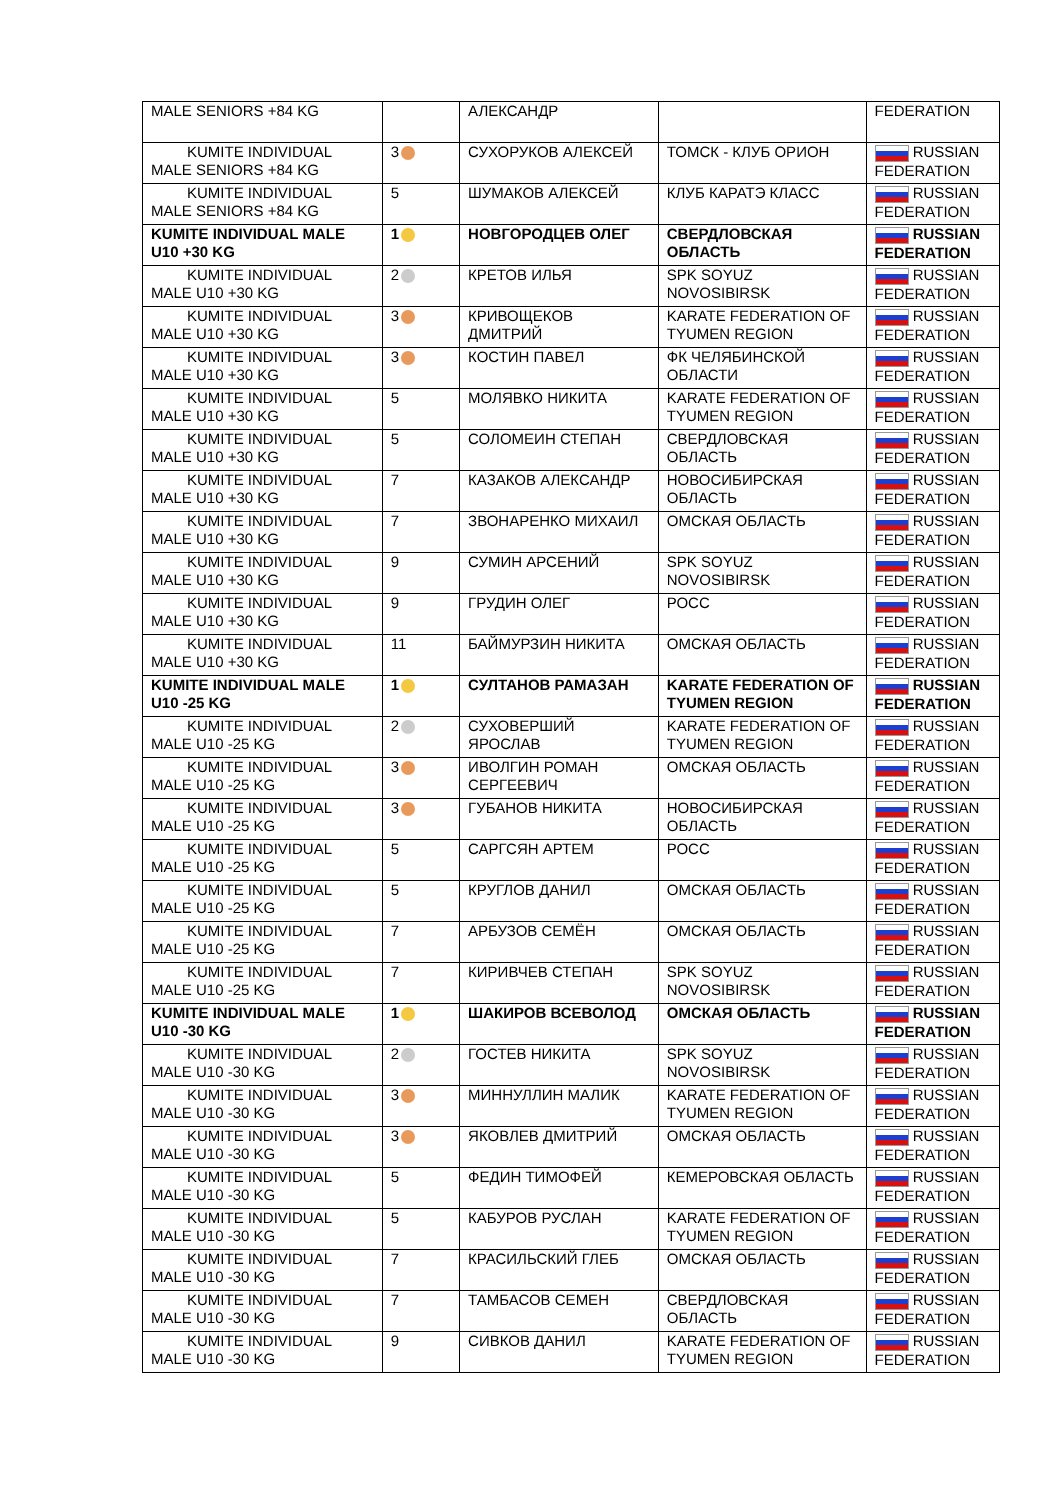| MALE SENIORS +84 KG | | АЛЕКСАНДР | | FEDERATION |
| KUMITE INDIVIDUAL MALE SENIORS +84 KG | 3 | СУХОРУКОВ АЛЕКСЕЙ | ТОМСК - КЛУБ ОРИОН | RUSSIAN FEDERATION |
| KUMITE INDIVIDUAL MALE SENIORS +84 KG | 5 | ШУМАКОВ АЛЕКСЕЙ | КЛУБ КАРАТЭ КЛАСС | RUSSIAN FEDERATION |
| KUMITE INDIVIDUAL MALE U10 +30 KG | 1 | НОВГОРОДЦЕВ ОЛЕГ | СВЕРДЛОВСКАЯ ОБЛАСТЬ | RUSSIAN FEDERATION |
| KUMITE INDIVIDUAL MALE U10 +30 KG | 2 | КРЕТОВ ИЛЬЯ | SPK SOYUZ NOVOSIBIRSK | RUSSIAN FEDERATION |
| KUMITE INDIVIDUAL MALE U10 +30 KG | 3 | КРИВОЩЕКОВ ДМИТРИЙ | KARATE FEDERATION OF TYUMEN REGION | RUSSIAN FEDERATION |
| KUMITE INDIVIDUAL MALE U10 +30 KG | 3 | КОСТИН ПАВЕЛ | ФК ЧЕЛЯБИНСКОЙ ОБЛАСТИ | RUSSIAN FEDERATION |
| KUMITE INDIVIDUAL MALE U10 +30 KG | 5 | МОЛЯВКО НИКИТА | KARATE FEDERATION OF TYUMEN REGION | RUSSIAN FEDERATION |
| KUMITE INDIVIDUAL MALE U10 +30 KG | 5 | СОЛОМЕИН СТЕПАН | СВЕРДЛОВСКАЯ ОБЛАСТЬ | RUSSIAN FEDERATION |
| KUMITE INDIVIDUAL MALE U10 +30 KG | 7 | КАЗАКОВ АЛЕКСАНДР | НОВОСИБИРСКАЯ ОБЛАСТЬ | RUSSIAN FEDERATION |
| KUMITE INDIVIDUAL MALE U10 +30 KG | 7 | ЗВОНАРЕНКО МИХАИЛ | ОМСКАЯ ОБЛАСТЬ | RUSSIAN FEDERATION |
| KUMITE INDIVIDUAL MALE U10 +30 KG | 9 | СУМИН АРСЕНИЙ | SPK SOYUZ NOVOSIBIRSK | RUSSIAN FEDERATION |
| KUMITE INDIVIDUAL MALE U10 +30 KG | 9 | ГРУДИН ОЛЕГ | РОСС | RUSSIAN FEDERATION |
| KUMITE INDIVIDUAL MALE U10 +30 KG | 11 | БАЙМУРЗИН НИКИТА | ОМСКАЯ ОБЛАСТЬ | RUSSIAN FEDERATION |
| KUMITE INDIVIDUAL MALE U10 -25 KG | 1 | СУЛТАНОВ РАМАЗАН | KARATE FEDERATION OF TYUMEN REGION | RUSSIAN FEDERATION |
| KUMITE INDIVIDUAL MALE U10 -25 KG | 2 | СУХОВЕРШИЙ ЯРОСЛАВ | KARATE FEDERATION OF TYUMEN REGION | RUSSIAN FEDERATION |
| KUMITE INDIVIDUAL MALE U10 -25 KG | 3 | ИВОЛГИН РОМАН СЕРГЕЕВИЧ | ОМСКАЯ ОБЛАСТЬ | RUSSIAN FEDERATION |
| KUMITE INDIVIDUAL MALE U10 -25 KG | 3 | ГУБАНОВ НИКИТА | НОВОСИБИРСКАЯ ОБЛАСТЬ | RUSSIAN FEDERATION |
| KUMITE INDIVIDUAL MALE U10 -25 KG | 5 | САРГСЯН АРТЕМ | РОСС | RUSSIAN FEDERATION |
| KUMITE INDIVIDUAL MALE U10 -25 KG | 5 | КРУГЛОВ ДАНИЛ | ОМСКАЯ ОБЛАСТЬ | RUSSIAN FEDERATION |
| KUMITE INDIVIDUAL MALE U10 -25 KG | 7 | АРБУЗОВ СЕМЁН | ОМСКАЯ ОБЛАСТЬ | RUSSIAN FEDERATION |
| KUMITE INDIVIDUAL MALE U10 -25 KG | 7 | КИРИВЧЕВ СТЕПАН | SPK SOYUZ NOVOSIBIRSK | RUSSIAN FEDERATION |
| KUMITE INDIVIDUAL MALE U10 -30 KG | 1 | ШАКИРОВ ВСЕВОЛОД | ОМСКАЯ ОБЛАСТЬ | RUSSIAN FEDERATION |
| KUMITE INDIVIDUAL MALE U10 -30 KG | 2 | ГОСТЕВ НИКИТА | SPK SOYUZ NOVOSIBIRSK | RUSSIAN FEDERATION |
| KUMITE INDIVIDUAL MALE U10 -30 KG | 3 | МИННУЛЛИН МАЛИК | KARATE FEDERATION OF TYUMEN REGION | RUSSIAN FEDERATION |
| KUMITE INDIVIDUAL MALE U10 -30 KG | 3 | ЯКОВЛЕВ ДМИТРИЙ | ОМСКАЯ ОБЛАСТЬ | RUSSIAN FEDERATION |
| KUMITE INDIVIDUAL MALE U10 -30 KG | 5 | ФЕДИН ТИМОФЕЙ | КЕМЕРОВСКАЯ ОБЛАСТЬ | RUSSIAN FEDERATION |
| KUMITE INDIVIDUAL MALE U10 -30 KG | 5 | КАБУРОВ РУСЛАН | KARATE FEDERATION OF TYUMEN REGION | RUSSIAN FEDERATION |
| KUMITE INDIVIDUAL MALE U10 -30 KG | 7 | КРАСИЛЬСКИЙ ГЛЕБ | ОМСКАЯ ОБЛАСТЬ | RUSSIAN FEDERATION |
| KUMITE INDIVIDUAL MALE U10 -30 KG | 7 | ТАМБАСОВ СЕМЕН | СВЕРДЛОВСКАЯ ОБЛАСТЬ | RUSSIAN FEDERATION |
| KUMITE INDIVIDUAL MALE U10 -30 KG | 9 | СИВКОВ ДАНИЛ | KARATE FEDERATION OF TYUMEN REGION | RUSSIAN FEDERATION |